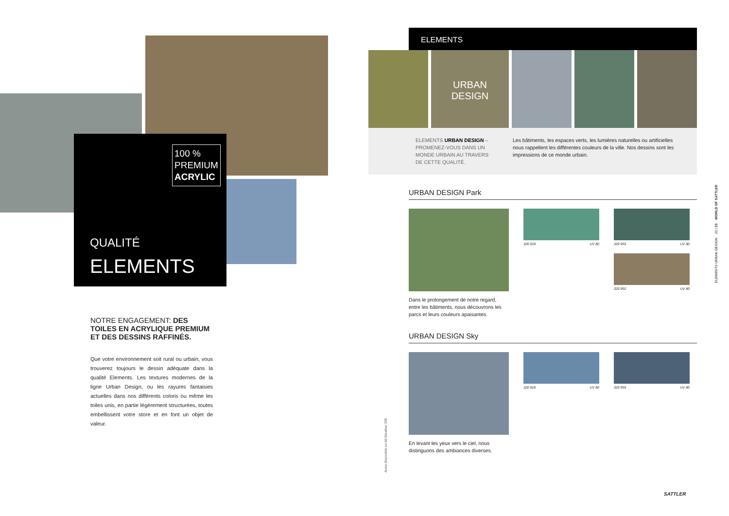100 %
PREMIUM
ACRYLIC
QUALITÉ
ELEMENTS
NOTRE ENGAGEMENT: DES TOILES EN ACRYLIQUE PREMIUM ET DES DESSINS RAFFINÉS.
Que votre environnement soit rural ou urbain, vous trouverez toujours le dessin adéquate dans la qualité Elements. Les textures modernes de la ligne Urban Design, ou les rayures fantaisies actuelles dans nos différents coloris ou même les toiles unis, en partie légèrement structurées, toutes embellissent votre store et en font un objet de valeur.
Aussi disponible en All Weather 308
ELEMENTS
URBAN
DESIGN
ELEMENTS URBAN DESIGN – PROMENEZ-VOUS DANS UN MONDE URBAIN AU TRAVERS DE CETTE QUALITÉ.
Les bâtiments, les espaces verts, les lumières naturelles ou artificielles nous rappellent les différentes couleurs de la ville. Nos dessins sont les impressions de ce monde urbain.
URBAN DESIGN Park
Dans le prolongement de notre regard, entre les bâtiments, nous découvrons les parcs et leurs couleurs apaisantes.
320 928 UV 80 320 956 UV 80
320 992 UV 80
URBAN DESIGN Sky
En levant les yeux vers le ciel, nous distinguons des ambiances diverses.
320 926 UV 80 320 955 UV 80
ELEMENTS URBAN DESIGN 22 | 23 WORLD OF SATTLER
SATTLER